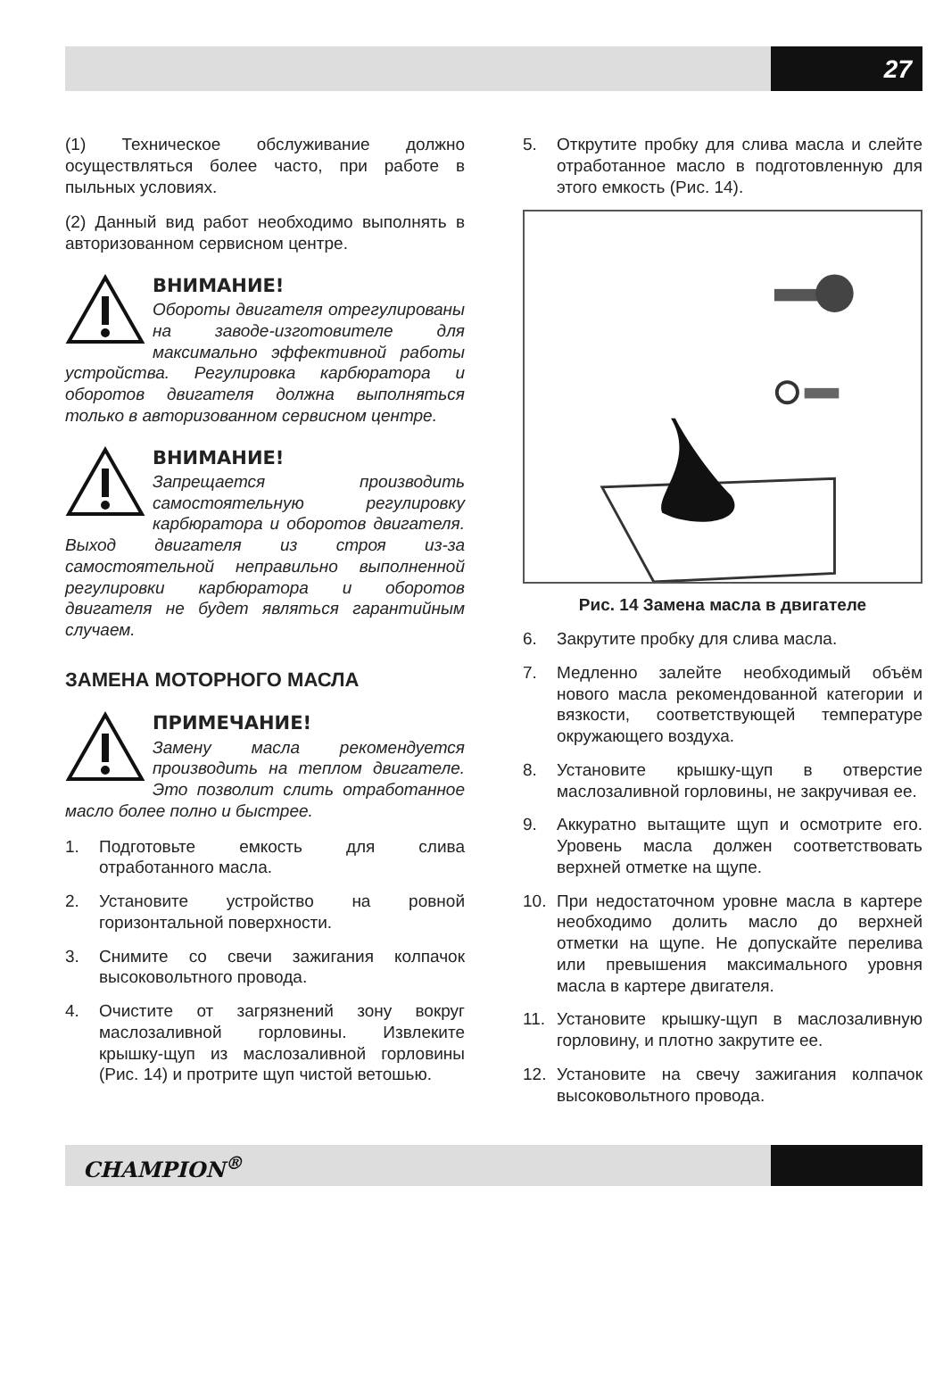27
(1) Техническое обслуживание должно осуществляться более часто, при работе в пыльных условиях.
(2) Данный вид работ необходимо выполнять в авторизованном сервисном центре.
ВНИМАНИЕ!
Обороты двигателя отрегулированы на заводе-изготовителе для максимально эффективной работы устройства. Регулировка карбюратора и оборотов двигателя должна выполняться только в авторизованном сервисном центре.
ВНИМАНИЕ!
Запрещается производить самостоятельную регулировку карбюратора и оборотов двигателя. Выход двигателя из строя из-за самостоятельной неправильно выполненной регулировки карбюратора и оборотов двигателя не будет являться гарантийным случаем.
ЗАМЕНА МОТОРНОГО МАСЛА
ПРИМЕЧАНИЕ!
Замену масла рекомендуется производить на теплом двигателе. Это позволит слить отработанное масло более полно и быстрее.
1. Подготовьте емкость для слива отработанного масла.
2. Установите устройство на ровной горизонтальной поверхности.
3. Снимите со свечи зажигания колпачок высоковольтного провода.
4. Очистите от загрязнений зону вокруг маслозаливной горловины. Извлеките крышку-щуп из маслозаливной горловины (Рис. 14) и протрите щуп чистой ветошью.
5. Открутите пробку для слива масла и слейте отработанное масло в подготовленную для этого емкость (Рис. 14).
Рис. 14 Замена масла в двигателе
6. Закрутите пробку для слива масла.
7. Медленно залейте необходимый объём нового масла рекомендованной категории и вязкости, соответствующей температуре окружающего воздуха.
8. Установите крышку-щуп в отверстие маслозаливной горловины, не закручивая ее.
9. Аккуратно вытащите щуп и осмотрите его. Уровень масла должен соответствовать верхней отметке на щупе.
10. При недостаточном уровне масла в картере необходимо долить масло до верхней отметки на щупе. Не допускайте перелива или превышения максимального уровня масла в картере двигателя.
11. Установите крышку-щуп в маслозаливную горловину, и плотно закрутите ее.
12. Установите на свечу зажигания колпачок высоковольтного провода.
CHAMPION<sup>®</sup>